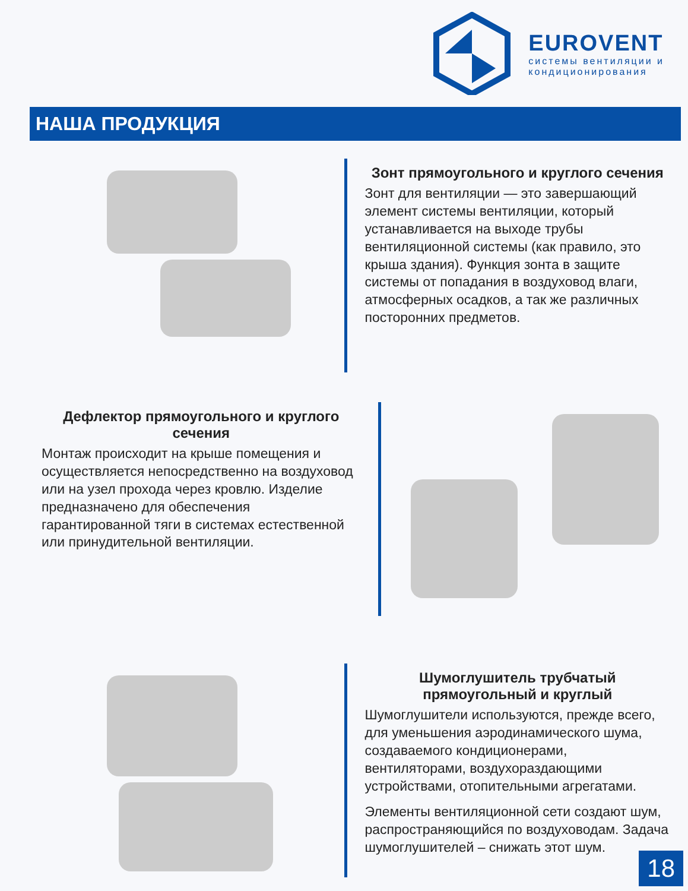EUROVENT
системы вентиляции и
кондиционирования
НАША ПРОДУКЦИЯ
Зонт прямоугольного и круглого сечения
Зонт для вентиляции — это завершающий элемент системы вентиляции, который устанавливается на выходе трубы вентиляционной системы (как правило, это крыша здания). Функция зонта в защите системы от попадания в воздуховод влаги, атмосферных осадков, а так же различных посторонних предметов.
Дефлектор прямоугольного и круглого сечения
Монтаж происходит на крыше помещения и осуществляется непосредственно на воздуховод или на узел прохода через кровлю. Изделие предназначено для обеспечения гарантированной тяги в системах естественной или принудительной вентиляции.
Шумоглушитель трубчатый прямоугольный и круглый
Шумоглушители используются, прежде всего, для уменьшения аэродинамического шума, создаваемого кондиционерами, вентиляторами, воздухораздающими устройствами, отопительными агрегатами.
Элементы вентиляционной сети создают шум, распространяющийся по воздуховодам. Задача шумоглушителей – снижать этот шум.
18